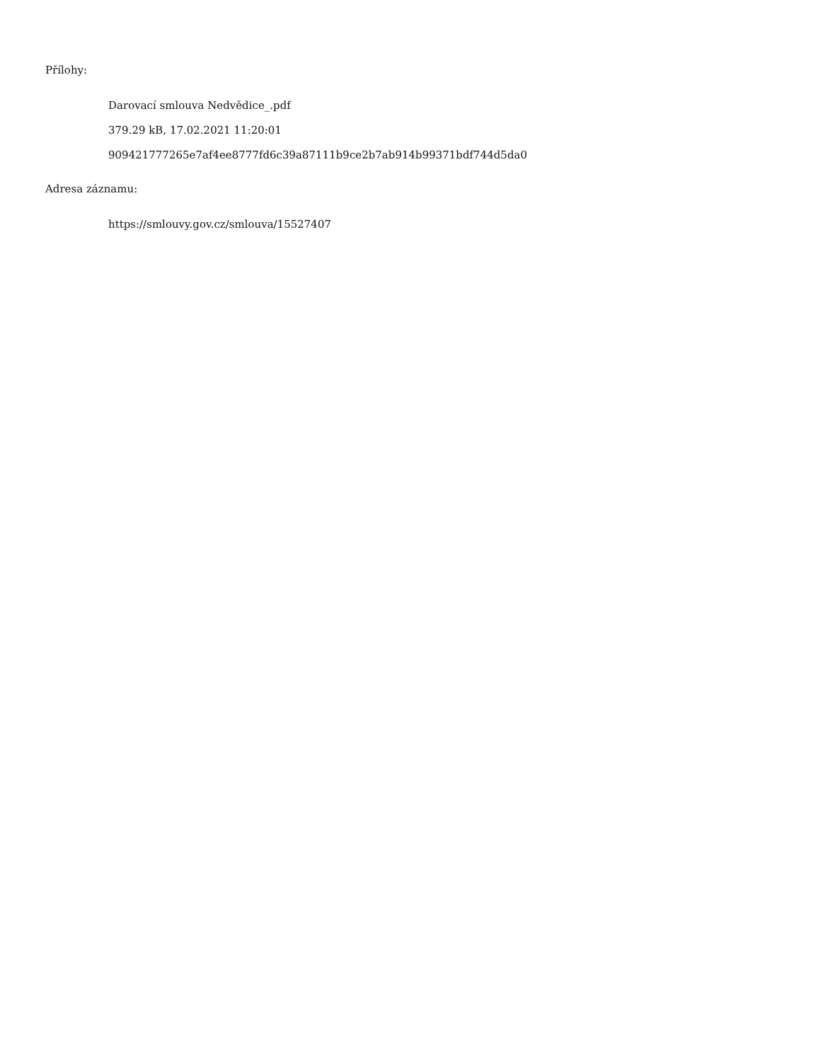Přílohy:
Darovací smlouva Nedvědice_.pdf
379.29 kB, 17.02.2021 11:20:01
909421777265e7af4ee8777fd6c39a87111b9ce2b7ab914b99371bdf744d5da0
Adresa záznamu:
https://smlouvy.gov.cz/smlouva/15527407